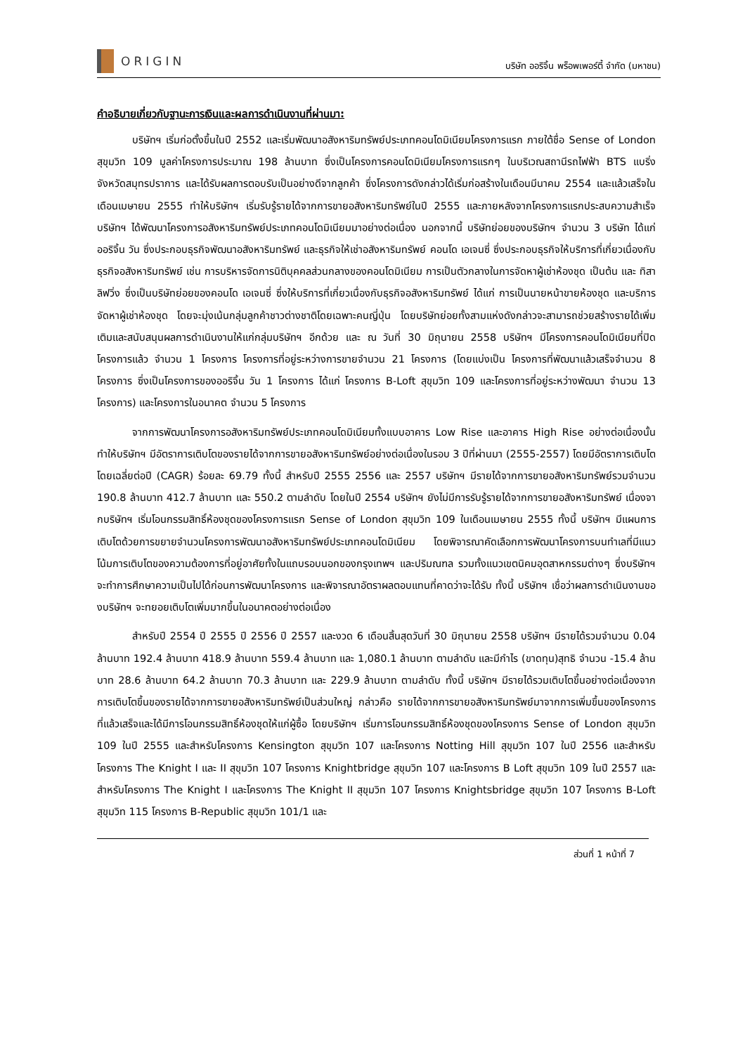ORIGIN
บริษัท ออริจิ้น พร็อพเพอร์ตี้ จำกัด (มหาชน)
คำอธิบายเกี่ยวกับฐานะการเงินและผลการดำเนินงานที่ผ่านมา:
บริษัทฯ เริ่มก่อตั้งขึ้นในปี 2552 และเริ่มพัฒนาอสังหาริมทรัพย์ประเภทคอนโดมิเนียมโครงการแรก ภายใต้ชื่อ Sense of London สุขุมวิท 109 มูลค่าโครงการประมาณ 198 ล้านบาท ซึ่งเป็นโครงการคอนโดมิเนียมโครงการแรกๆ ในบริเวณสถานีรถไฟฟ้า BTS แบริ่ง จังหวัดสมุทรปราการ และได้รับผลการตอบรับเป็นอย่างดีจากลูกค้า ซึ่งโครงการดังกล่าวได้เริ่มก่อสร้างในเดือนมีนาคม 2554 และแล้วเสร็จในเดือนเมษายน 2555 ทำให้บริษัทฯ เริ่มรับรู้รายได้จากการขายอสังหาริมทรัพย์ในปี 2555 และภายหลังจากโครงการแรกประสบความสำเร็จ บริษัทฯ ได้พัฒนาโครงการอสังหาริมทรัพย์ประเภทคอนโดมิเนียมมาอย่างต่อเนื่อง นอกจากนี้ บริษัทย่อยของบริษัทฯ จำนวน 3 บริษัท ได้แก่ ออริจิ้น วัน ซึ่งประกอบธุรกิจพัฒนาอสังหาริมทรัพย์ และธุรกิจให้เช่าอสังหาริมทรัพย์ คอนโด เอเจนซี่ ซึ่งประกอบธุรกิจให้บริการที่เกี่ยวเนื่องกับธุรกิจอสังหาริมทรัพย์ เช่น การบริหารจัดการนิติบุคคลส่วนกลางของคอนโดมิเนียม การเป็นตัวกลางในการจัดหาผู้เช่าห้องชุด เป็นต้น และ ทิสา ลิฟวิ่ง ซึ่งเป็นบริษัทย่อยของคอนโด เอเจนซี่ ซึ่งให้บริการที่เกี่ยวเนื่องกับธุรกิจอสังหาริมทรัพย์ ได้แก่ การเป็นนายหน้าขายห้องชุด และบริการจัดหาผู้เช่าห้องชุด โดยจะมุ่งเน้นกลุ่มลูกค้าชาวต่างชาติโดยเฉพาะคนญี่ปุ่น โดยบริษัทย่อยทั้งสามแห่งดังกล่าวจะสามารถช่วยสร้างรายได้เพิ่มเติมและสนับสนุนผลการดำเนินงานให้แก่กลุ่มบริษัทฯ อีกด้วย และ ณ วันที่ 30 มิถุนายน 2558 บริษัทฯ มีโครงการคอนโดมิเนียมที่ปิดโครงการแล้ว จำนวน 1 โครงการ โครงการที่อยู่ระหว่างการขายจำนวน 21 โครงการ (โดยแบ่งเป็น โครงการที่พัฒนาแล้วเสร็จจำนวน 8 โครงการ ซึ่งเป็นโครงการของออริจิ้น วัน 1 โครงการ ได้แก่ โครงการ B-Loft สุขุมวิท 109 และโครงการที่อยู่ระหว่างพัฒนา จำนวน 13 โครงการ) และโครงการในอนาคต จำนวน 5 โครงการ
จากการพัฒนาโครงการอสังหาริมทรัพย์ประเภทคอนโดมิเนียมทั้งแบบอาคาร Low Rise และอาคาร High Rise อย่างต่อเนื่องนั้น ทำให้บริษัทฯ มีอัตราการเติบโตของรายได้จากการขายอสังหาริมทรัพย์อย่างต่อเนื่องในรอบ 3 ปีที่ผ่านมา (2555-2557) โดยมีอัตราการเติบโตโดยเฉลี่ยต่อปี (CAGR) ร้อยละ 69.79 ทั้งนี้ สำหรับปี 2555 2556 และ 2557 บริษัทฯ มีรายได้จากการขายอสังหาริมทรัพย์รวมจำนวน 190.8 ล้านบาท 412.7 ล้านบาท และ 550.2 ตามลำดับ โดยในปี 2554 บริษัทฯ ยังไม่มีการรับรู้รายได้จากการขายอสังหาริมทรัพย์ เนื่องจากบริษัทฯ เริ่มโอนกรรมสิทธิ์ห้องชุดของโครงการแรก Sense of London สุขุมวิท 109 ในเดือนเมษายน 2555 ทั้งนี้ บริษัทฯ มีแผนการเติบโตด้วยการขยายจำนวนโครงการพัฒนาอสังหาริมทรัพย์ประเภทคอนโดมิเนียม โดยพิจารณาคัดเลือกการพัฒนาโครงการบนทำเลที่มีแนวโน้มการเติบโตของความต้องการที่อยู่อาศัยทั้งในแถบรอบนอกของกรุงเทพฯ และปริมณฑล รวมทั้งแนวเขตนิคมอุตสาหกรรมต่างๆ ซึ่งบริษัทฯ จะทำการศึกษาความเป็นไปได้ก่อนการพัฒนาโครงการ และพิจารณาอัตราผลตอบแทนที่คาดว่าจะได้รับ ทั้งนี้ บริษัทฯ เชื่อว่าผลการดำเนินงานของบริษัทฯ จะทยอยเติบโตเพิ่มมากขึ้นในอนาคตอย่างต่อเนื่อง
สำหรับปี 2554 ปี 2555 ปี 2556 ปี 2557 และงวด 6 เดือนสิ้นสุดวันที่ 30 มิถุนายน 2558 บริษัทฯ มีรายได้รวมจำนวน 0.04 ล้านบาท 192.4 ล้านบาท 418.9 ล้านบาท 559.4 ล้านบาท และ 1,080.1 ล้านบาท ตามลำดับ และมีกำไร (ขาดทุน)สุทธิ จำนวน -15.4 ล้านบาท 28.6 ล้านบาท 64.2 ล้านบาท 70.3 ล้านบาท และ 229.9 ล้านบาท ตามลำดับ ทั้งนี้ บริษัทฯ มีรายได้รวมเติบโตขึ้นอย่างต่อเนื่องจากการเติบโตขึ้นของรายได้จากการขายอสังหาริมทรัพย์เป็นส่วนใหญ่ กล่าวคือ รายได้จากการขายอสังหาริมทรัพย์มาจากการเพิ่มขึ้นของโครงการที่แล้วเสร็จและได้มีการโอนกรรมสิทธิ์ห้องชุดให้แก่ผู้ซื้อ โดยบริษัทฯ เริ่มการโอนกรรมสิทธิ์ห้องชุดของโครงการ Sense of London สุขุมวิท 109 ในปี 2555 และสำหรับโครงการ Kensington สุขุมวิท 107 และโครงการ Notting Hill สุขุมวิท 107 ในปี 2556 และสำหรับโครงการ The Knight I และ II สุขุมวิท 107 โครงการ Knightbridge สุขุมวิท 107 และโครงการ B Loft สุขุมวิท 109 ในปี 2557 และสำหรับโครงการ The Knight I และโครงการ The Knight II สุขุมวิท 107 โครงการ Knightsbridge สุขุมวิท 107 โครงการ B-Loft สุขุมวิท 115 โครงการ B-Republic สุขุมวิท 101/1 และ
ส่วนที่ 1 หน้าที่ 7